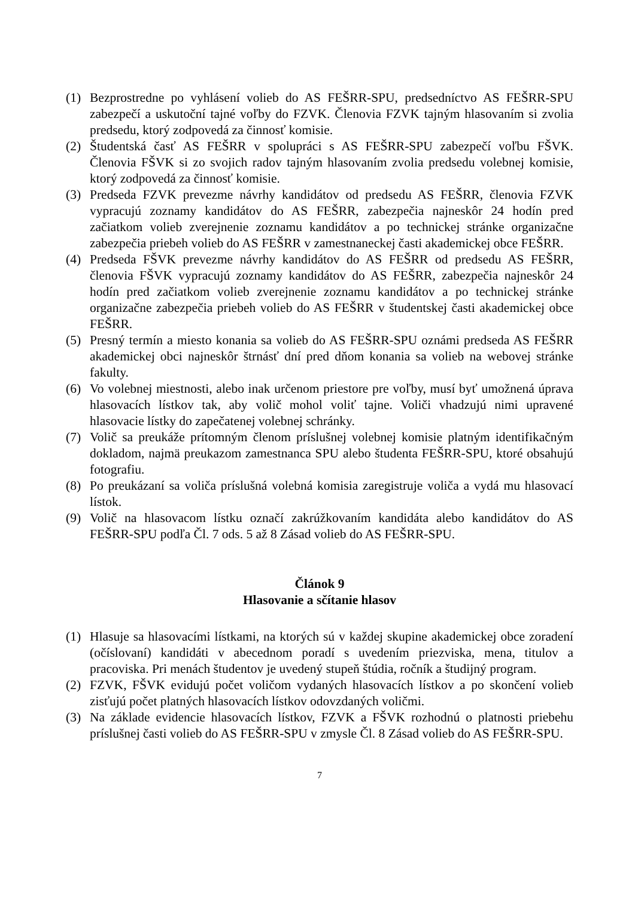(1) Bezprostredne po vyhlásení volieb do AS FEŠRR-SPU, predsedníctvo AS FEŠRR-SPU zabezpečí a uskutoční tajné voľby do FZVK. Členovia FZVK tajným hlasovaním si zvolia predsedu, ktorý zodpovedá za činnosť komisie.
(2) Študentská časť AS FEŠRR v spolupráci s AS FEŠRR-SPU zabezpečí voľbu FŠVK. Členovia FŠVK si zo svojich radov tajným hlasovaním zvolia predsedu volebnej komisie, ktorý zodpovedá za činnosť komisie.
(3) Predseda FZVK prevezme návrhy kandidátov od predsedu AS FEŠRR, členovia FZVK vypracujú zoznamy kandidátov do AS FEŠRR, zabezpečia najneskôr 24 hodín pred začiatkom volieb zverejnenie zoznamu kandidátov a po technickej stránke organizačne zabezpečia priebeh volieb do AS FEŠRR v zamestnaneckej časti akademickej obce FEŠRR.
(4) Predseda FŠVK prevezme návrhy kandidátov do AS FEŠRR od predsedu AS FEŠRR, členovia FŠVK vypracujú zoznamy kandidátov do AS FEŠRR, zabezpečia najneskôr 24 hodín pred začiatkom volieb zverejnenie zoznamu kandidátov a po technickej stránke organizačne zabezpečia priebeh volieb do AS FEŠRR v študentskej časti akademickej obce FEŠRR.
(5) Presný termín a miesto konania sa volieb do AS FEŠRR-SPU oznámi predseda AS FEŠRR akademickej obci najneskôr štrnásť dní pred dňom konania sa volieb na webovej stránke fakulty.
(6) Vo volebnej miestnosti, alebo inak určenom priestore pre voľby, musí byť umožnená úprava hlasovacích lístkov tak, aby volič mohol voliť tajne. Voliči vhadzujú nimi upravené hlasovacie lístky do zapečatenej volebnej schránky.
(7) Volič sa preukáže prítomným členom príslušnej volebnej komisie platným identifikačným dokladom, najmä preukazom zamestnanca SPU alebo študenta FEŠRR-SPU, ktoré obsahujú fotografiu.
(8) Po preukázaní sa voliča príslušná volebná komisia zaregistruje voliča a vydá mu hlasovací lístok.
(9) Volič na hlasovacom lístku označí zakrúžkovaním kandidáta alebo kandidátov do AS FEŠRR-SPU podľa Čl. 7 ods. 5 až 8 Zásad volieb do AS FEŠRR-SPU.
Článok 9
Hlasovanie a sčítanie hlasov
(1) Hlasuje sa hlasovacími lístkami, na ktorých sú v každej skupine akademickej obce zoradení (očíslovaní) kandidáti v abecednom poradí s uvedením priezviska, mena, titulov a pracoviska. Pri menách študentov je uvedený stupeň štúdia, ročník a študijný program.
(2) FZVK, FŠVK evidujú počet voličom vydaných hlasovacích lístkov a po skončení volieb zisťujú počet platných hlasovacích lístkov odovzdaných voličmi.
(3) Na základe evidencie hlasovacích lístkov, FZVK a FŠVK rozhodnú o platnosti priebehu príslušnej časti volieb do AS FEŠRR-SPU v zmysle Čl. 8 Zásad volieb do AS FEŠRR-SPU.
7